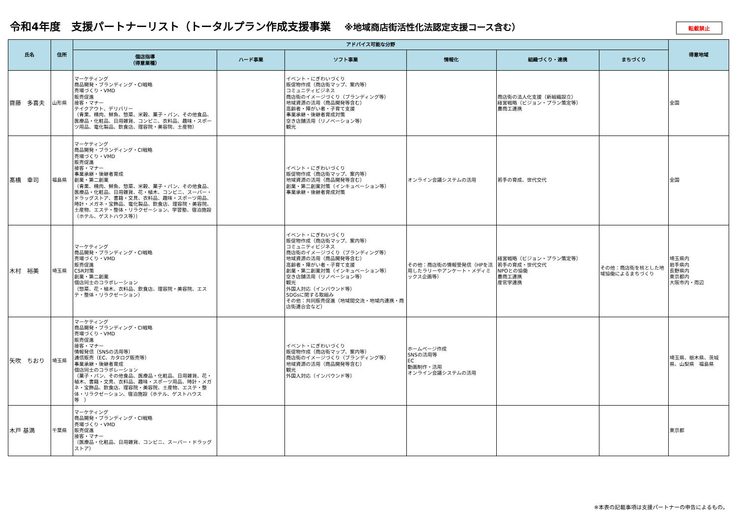令和4年度　支援パートナーリスト（トータルプラン作成支援事業 ※地域商店街活性化法認定支援コース含む）
転載禁止
| 氏名 | 住所 | アドバイス可能な分野 | | | | | | 得意地域 |
| --- | --- | --- | --- | --- | --- | --- | --- | --- |
| | | 個店指導 （得意業種） | ハード事業 | ソフト事業 | 情報化 | 組織づくり・連携 | まちづくり | |
| 齋藤 多喜夫 | 山形県 | マーケティング 商品開発・ブランディング・CI戦略 売場づくり・VMD 販売促進 接客・マナー テイクアウト、デリバリー （青果、精肉、鮮魚、惣菜、米穀、菓子・パン、その他食品、医療品・化粧品、日用雑貨、コンビニ、衣料品、趣味・スポーツ用品、電化製品、飲食店、理容院・美容院、土産物） | | イベント・にぎわいづくり 販促物作成（商店街マップ、案内等） コミュニティビジネス 商店街のイメージづくり（ブランディング等） 地域資源の活用（商品開発等含む） 高齢者・障がい者・子育て支援 事業承継・後継者育成対策 空き店舗活用（リノベーション等） 観光 | | 商店街の法人化支援（新組織設立） 経営戦略（ビジョン・プラン策定等） 農商工連携 | | 全国 |
| 髙橋 幸司 | 福島県 | マーケティング 商品開発・ブランディング・CI戦略 売場づくり・VMD 販売促進 接客・マナー 事業承継・後継者育成 創業・第二創業 （青果、精肉、鮮魚、惣菜、米穀、菓子・パン、その他食品、医療品・化粧品、日用雑貨、花・植木、コンビニ、スーパー・ドラッグストア、書籍・文具、衣料品、趣味・スポーツ用品、時計・メガネ・宝飾品、電化製品、飲食店、理容院・美容院、土産物、エステ・整体・リラクゼーション、学習塾、宿泊施設（ホテル、ゲストハウス等）） | | イベント・にぎわいづくり 販促物作成（商店街マップ、案内等） 地域資源の活用（商品開発等含む） 創業・第二創業対策（インキュベーション等） 事業承継・後継者育成対策 | オンライン会議システムの活用 | 若手の育成、世代交代 | | 全国 |
| 木村 裕美 | 埼玉県 | マーケティング 商品開発・ブランディング・CI戦略 売場づくり・VMD 販売促進 CSR対策 創業・第二創業 個店同士のコラボレーション （惣菜、花・植木、衣料品、飲食店、理容院・美容院、エステ・整体・リラクゼーション） | | イベント・にぎわいづくり 販促物作成（商店街マップ、案内等） コミュニティビジネス 商店街のイメージづくり（ブランディング等） 地域資源の活用（商品開発等含む） 高齢者・障がい者・子育て支援 創業・第二創業対策（インキュベーション等） 空き店舗活用（リノベーション等） 観光 外国人対応（インバウンド等） SDGsに関する取組み その他：共同販売促進（地域間交流・地域内連携・商店街連合会など） | その他：商店街の情報受発信（HPを活用したラリーやアンケート・メディミックス企画等） | 経営戦略（ビジョン・プラン策定等） 若手の育成・世代交代 NPOとの協働 農商工連携 産官学連携 | その他：商店街を核とした地域協働によるまちづくり | 埼玉県内 岩手県内 長野県内 東京都内 大阪市内・周辺 |
| 矢吹 ちおり | 埼玉県 | マーケティング 商品開発・ブランディング・CI戦略 売場づくり・VMD 販売促進 接客・マナー 情報発信（SNSの活用等） 通信販売（EC、カタログ販売等） 事業承継・後継者育成 個店同士のコラボレーション （菓子・パン、その他食品、医療品・化粧品、日用雑貨、花・植木、書籍・文具、衣料品、趣味・スポーツ用品、時計・メガネ・宝飾品、飲食店、理容院・美容院、土産物、エステ・整体・リラクゼーション、宿泊施設（ホテル、ゲストハウス等 ） | | イベント・にぎわいづくり 販促物作成（商店街マップ、案内等） 商店街のイメージづくり（ブランディング等） 地域資源の活用（商品開発等含む） 観光 外国人対応（インバウンド等） | ホームページ作成 SNSの活用等 EC 動画制作・活用 オンライン会議システムの活用 | | | 埼玉県、栃木県、茨城県、山梨県 福島県 |
| 木戸 基満 | 千葉県 | マーケティング 商品開発・ブランディング・CI戦略 売場づくり・VMD 販売促進 接客・マナー （医療品・化粧品、日用雑貨、コンビニ、スーパー・ドラッグストア） | | | | | | 東京都 |
※本表の記載事項は支援パートナーの申告によるもの。